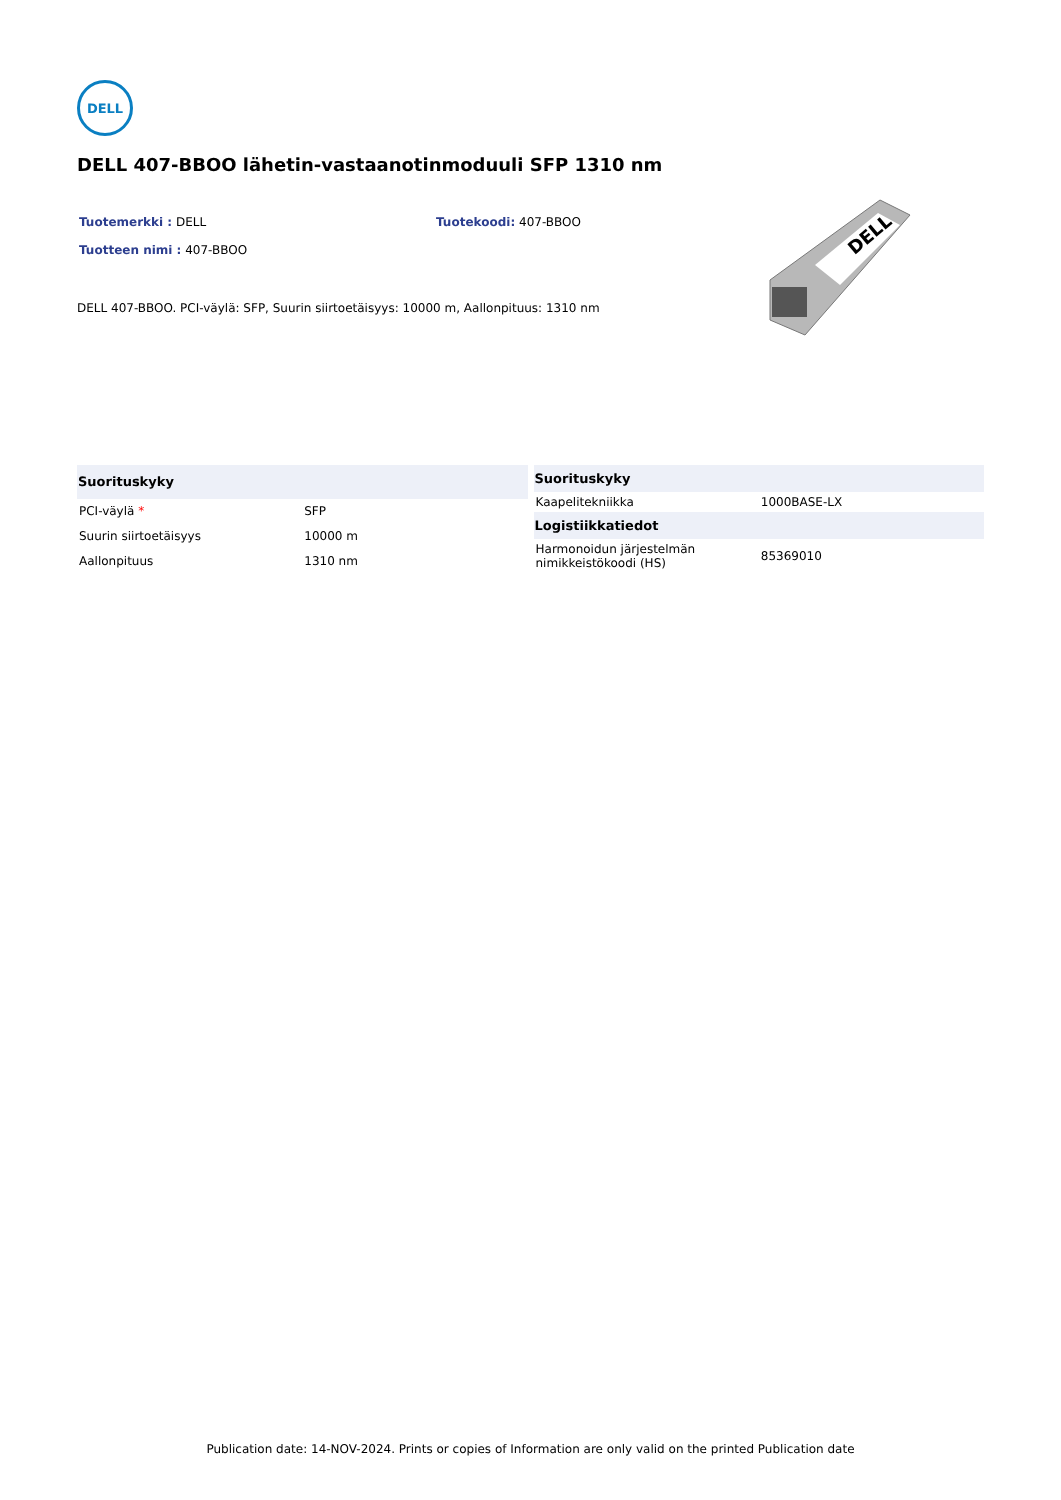DELL
DELL 407-BBOO lähetin-vastaanotinmoduuli SFP 1310 nm
Tuotemerkki : DELL Tuotekoodi: 407-BBOO
Tuotteen nimi : 407-BBOO
DELL 407-BBOO. PCI-väylä: SFP, Suurin siirtoetäisyys: 10000 m, Aallonpituus: 1310 nm
DELL
| Suorituskyky | |
| --- | --- |
| PCI-väylä * | SFP |
| Suurin siirtoetäisyys | 10000 m |
| Aallonpituus | 1310 nm |
| Suorituskyky | |
| --- | --- |
| Kaapelitekniikka | 1000BASE-LX |
| Logistiikkatiedot | |
| Harmonoidun järjestelmän nimikkeistökoodi (HS) | 85369010 |
Publication date: 14-NOV-2024. Prints or copies of Information are only valid on the printed Publication date